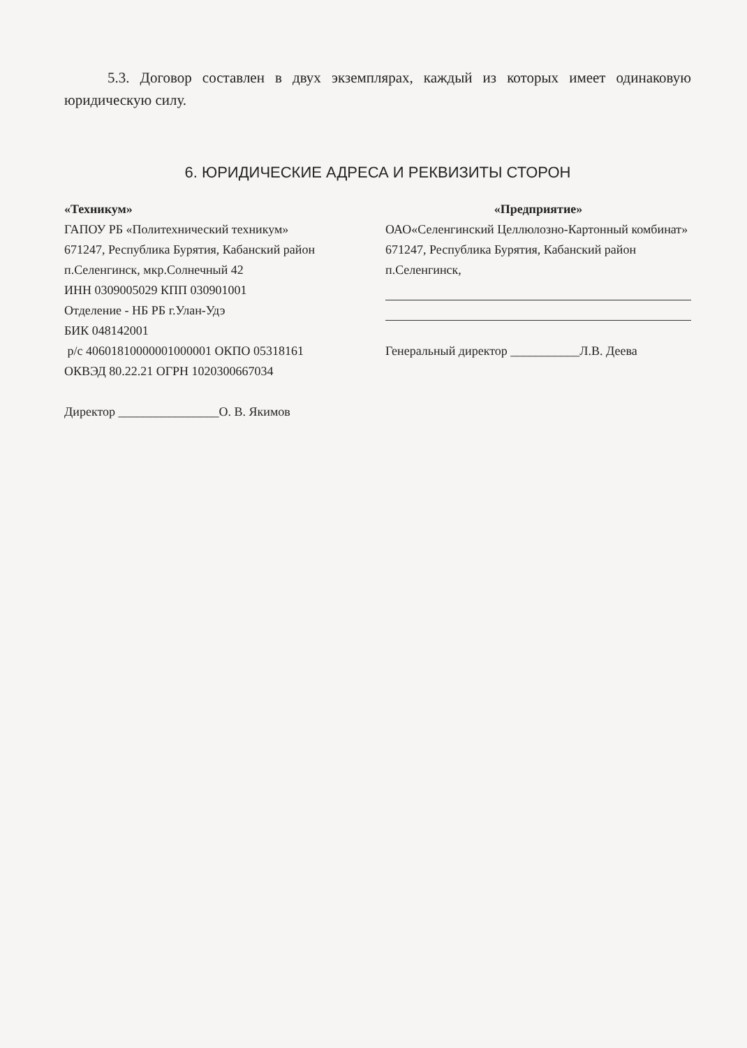5.3. Договор составлен в двух экземплярах, каждый из которых имеет одинаковую юридическую силу.
6. ЮРИДИЧЕСКИЕ АДРЕСА И РЕКВИЗИТЫ СТОРОН
«Техникум»
ГАПОУ РБ «Политехнический техникум»
671247, Республика Бурятия, Кабанский район
п.Селенгинск, мкр.Солнечный 42
ИНН 0309005029 КПП 030901001
Отделение - НБ РБ г.Улан-Удэ
БИК 048142001
р/с 40601810000001000001 ОКПО 05318161
ОКВЭД 80.22.21 ОГРН 1020300667034
Директор ________________О. В. Якимов
«Предприятие»
ОАО«Селенгинский Целлюлозно-Картонный комбинат»
671247, Республика Бурятия, Кабанский район
п.Селенгинск,
Генеральный директор ___________Л.В. Деева